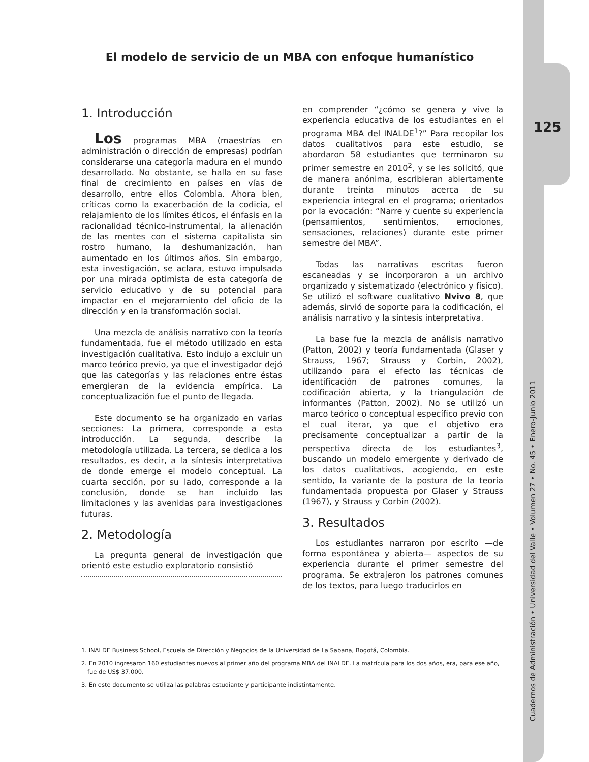125
Cuadernos de Administración • Universidad del Valle • Volumen 27 • No. 45 • Enero-Junio 2011
El modelo de servicio de un MBA con enfoque humanístico
1. Introducción
Los programas MBA (maestrías en administración o dirección de empresas) podrían considerarse una categoría madura en el mundo desarrollado. No obstante, se halla en su fase final de crecimiento en países en vías de desarrollo, entre ellos Colombia. Ahora bien, críticas como la exacerbación de la codicia, el relajamiento de los límites éticos, el énfasis en la racionalidad técnico-instrumental, la alienación de las mentes con el sistema capitalista sin rostro humano, la deshumanización, han aumentado en los últimos años. Sin embargo, esta investigación, se aclara, estuvo impulsada por una mirada optimista de esta categoría de servicio educativo y de su potencial para impactar en el mejoramiento del oficio de la dirección y en la transformación social.
Una mezcla de análisis narrativo con la teoría fundamentada, fue el método utilizado en esta investigación cualitativa. Esto indujo a excluir un marco teórico previo, ya que el investigador dejó que las categorías y las relaciones entre éstas emergieran de la evidencia empírica. La conceptualización fue el punto de llegada.
Este documento se ha organizado en varias secciones: La primera, corresponde a esta introducción. La segunda, describe la metodología utilizada. La tercera, se dedica a los resultados, es decir, a la síntesis interpretativa de donde emerge el modelo conceptual. La cuarta sección, por su lado, corresponde a la conclusión, donde se han incluido las limitaciones y las avenidas para investigaciones futuras.
2. Metodología
La pregunta general de investigación que orientó este estudio exploratorio consistió
en comprender “¿cómo se genera y vive la experiencia educativa de los estudiantes en el programa MBA del INALDE<sup>1</sup>?” Para recopilar los datos cualitativos para este estudio, se abordaron 58 estudiantes que terminaron su primer semestre en 2010<sup>2</sup>, y se les solicitó, que de manera anónima, escribieran abiertamente durante treinta minutos acerca de su experiencia integral en el programa; orientados por la evocación: “Narre y cuente su experiencia (pensamientos, sentimientos, emociones, sensaciones, relaciones) durante este primer semestre del MBA”.
Todas las narrativas escritas fueron escaneadas y se incorporaron a un archivo organizado y sistematizado (electrónico y físico). Se utilizó el software cualitativo Nvivo 8, que además, sirvió de soporte para la codificación, el análisis narrativo y la síntesis interpretativa.
La base fue la mezcla de análisis narrativo (Patton, 2002) y teoría fundamentada (Glaser y Strauss, 1967; Strauss y Corbin, 2002), utilizando para el efecto las técnicas de identificación de patrones comunes, la codificación abierta, y la triangulación de informantes (Patton, 2002). No se utilizó un marco teórico o conceptual específico previo con el cual iterar, ya que el objetivo era precisamente conceptualizar a partir de la perspectiva directa de los estudiantes<sup>3</sup>, buscando un modelo emergente y derivado de los datos cualitativos, acogiendo, en este sentido, la variante de la postura de la teoría fundamentada propuesta por Glaser y Strauss (1967), y Strauss y Corbin (2002).
3. Resultados
Los estudiantes narraron por escrito —de forma espontánea y abierta— aspectos de su experiencia durante el primer semestre del programa. Se extrajeron los patrones comunes de los textos, para luego traducirlos en
1. INALDE Business School, Escuela de Dirección y Negocios de la Universidad de La Sabana, Bogotá, Colombia.
2. En 2010 ingresaron 160 estudiantes nuevos al primer año del programa MBA del INALDE. La matrícula para los dos años, era, para ese año, fue de US$ 37.000.
3. En este documento se utiliza las palabras estudiante y participante indistintamente.